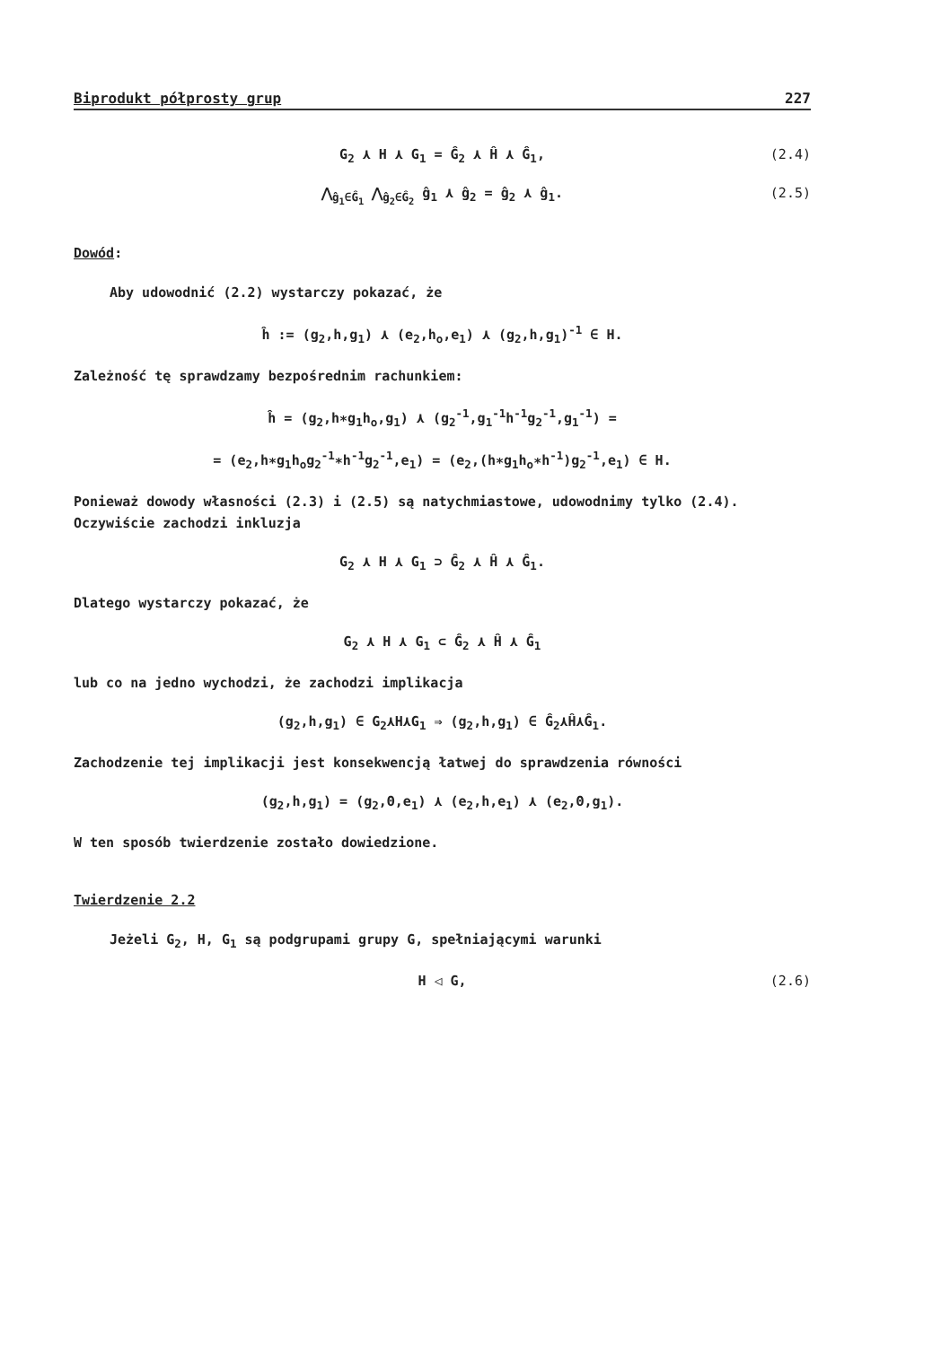Biprodukt półprosty grup 227
G<sub>2</sub> ⋏ H ⋏ G<sub>1</sub> = Ĝ<sub>2</sub> ⋏ Ĥ ⋏ Ĝ<sub>1</sub>, (2.4)
⋀<sub>ĝ<sub>1</sub>∈Ĝ<sub>1</sub></sub> ⋀<sub>ĝ<sub>2</sub>∈Ĝ<sub>2</sub></sub> ĝ<sub>1</sub> ⋏ ĝ<sub>2</sub> = ĝ<sub>2</sub> ⋏ ĝ<sub>1</sub>. (2.5)
Dowód:
Aby udowodnić (2.2) wystarczy pokazać, że
ĥ := (g<sub>2</sub>,h,g<sub>1</sub>) ⋏ (e<sub>2</sub>,h<sub>o</sub>,e<sub>1</sub>) ⋏ (g<sub>2</sub>,h,g<sub>1</sub>)<sup>-1</sup> ∈ H.
Zależność tę sprawdzamy bezpośrednim rachunkiem:
ĥ = (g<sub>2</sub>,h∗g<sub>1</sub>h<sub>o</sub>,g<sub>1</sub>) ⋏ (g<sub>2</sub><sup>-1</sup>,g<sub>1</sub><sup>-1</sup>h<sup>-1</sup>g<sub>2</sub><sup>-1</sup>,g<sub>1</sub><sup>-1</sup>) =
= (e<sub>2</sub>,h∗g<sub>1</sub>h<sub>o</sub>g<sub>2</sub><sup>-1</sup>∗h<sup>-1</sup>g<sub>2</sub><sup>-1</sup>,e<sub>1</sub>) = (e<sub>2</sub>,(h∗g<sub>1</sub>h<sub>o</sub>∗h<sup>-1</sup>)g<sub>2</sub><sup>-1</sup>,e<sub>1</sub>) ∈ H.
Ponieważ dowody własności (2.3) i (2.5) są natychmiastowe, udowodnimy tylko (2.4). Oczywiście zachodzi inkluzja
G<sub>2</sub> ⋏ H ⋏ G<sub>1</sub> ⊃ Ĝ<sub>2</sub> ⋏ Ĥ ⋏ Ĝ<sub>1</sub>.
Dlatego wystarczy pokazać, że
G<sub>2</sub> ⋏ H ⋏ G<sub>1</sub> ⊂ Ĝ<sub>2</sub> ⋏ Ĥ ⋏ Ĝ<sub>1</sub>
lub co na jedno wychodzi, że zachodzi implikacja
(g<sub>2</sub>,h,g<sub>1</sub>) ∈ G<sub>2</sub>⋏H⋏G<sub>1</sub> ⇒ (g<sub>2</sub>,h,g<sub>1</sub>) ∈ Ĝ<sub>2</sub>⋏Ĥ⋏Ĝ<sub>1</sub>.
Zachodzenie tej implikacji jest konsekwencją łatwej do sprawdzenia równości
(g<sub>2</sub>,h,g<sub>1</sub>) = (g<sub>2</sub>,Θ,e<sub>1</sub>) ⋏ (e<sub>2</sub>,h,e<sub>1</sub>) ⋏ (e<sub>2</sub>,Θ,g<sub>1</sub>).
W ten sposób twierdzenie zostało dowiedzione.
Twierdzenie 2.2
Jeżeli G<sub>2</sub>, H, G<sub>1</sub> są podgrupami grupy G, spełniającymi warunki
H ◁ G, (2.6)